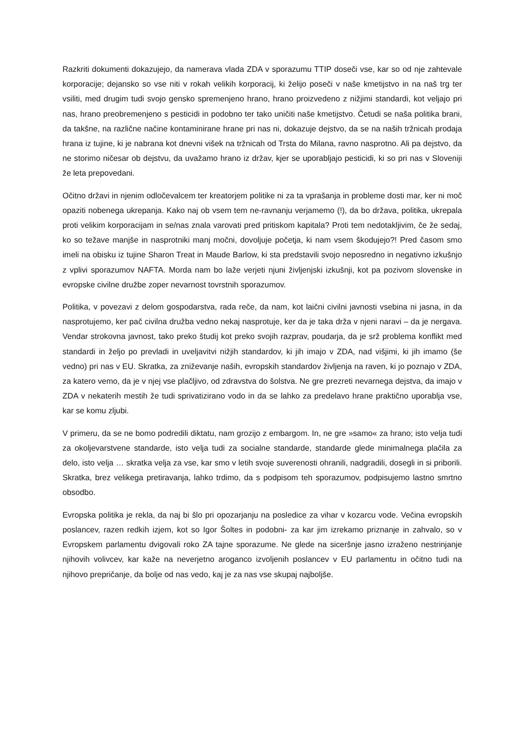Razkriti dokumenti dokazujejo, da namerava vlada ZDA v sporazumu TTIP doseči vse, kar so od nje zahtevale korporacije; dejansko so vse niti v rokah velikih korporacij, ki želijo poseči v naše kmetijstvo in na naš trg ter vsiliti, med drugim tudi svojo gensko spremenjeno hrano, hrano proizvedeno z nižjimi standardi, kot veljajo pri nas, hrano preobremenjeno s pesticidi in podobno ter tako uničiti naše kmetijstvo. Četudi se naša politika brani, da takšne, na različne načine kontaminirane hrane pri nas ni, dokazuje dejstvo, da se na naših tržnicah prodaja hrana iz tujine, ki je nabrana kot dnevni višek na tržnicah od Trsta do Milana, ravno nasprotno. Ali pa dejstvo, da ne storimo ničesar ob dejstvu, da uvažamo hrano iz držav, kjer se uporabljajo pesticidi, ki so pri nas v Sloveniji že leta prepovedani.
Očitno državi in njenim odločevalcem ter kreatorjem politike ni za ta vprašanja in probleme dosti mar, ker ni moč opaziti nobenega ukrepanja. Kako naj ob vsem tem ne-ravnanju verjamemo (!), da bo država, politika, ukrepala proti velikim korporacijam in se/nas znala varovati pred pritiskom kapitala? Proti tem nedotakljivim, če že sedaj, ko so težave manjše in nasprotniki manj močni, dovoljuje početja, ki nam vsem škodujejo?! Pred časom smo imeli na obisku iz tujine Sharon Treat in Maude Barlow, ki sta predstavili svojo neposredno in negativno izkušnjo z vplivi sporazumov NAFTA. Morda nam bo laže verjeti njuni življenjski izkušnji, kot pa pozivom slovenske in evropske civilne družbe zoper nevarnost tovrstnih sporazumov.
Politika, v povezavi z delom gospodarstva, rada reče, da nam, kot laični civilni javnosti vsebina ni jasna, in da nasprotujemo, ker pač civilna družba vedno nekaj nasprotuje, ker da je taka drža v njeni naravi – da je nergava. Vendar strokovna javnost, tako preko študij kot preko svojih razprav, poudarja, da je srž problema konflikt med standardi in željo po prevladi in uveljavitvi nižjih standardov, ki jih imajo v ZDA, nad višjimi, ki jih imamo (še vedno) pri nas v EU. Skratka, za zniževanje naših, evropskih standardov življenja na raven, ki jo poznajo v ZDA, za katero vemo, da je v njej vse plačljivo, od zdravstva do šolstva. Ne gre prezreti nevarnega dejstva, da imajo v ZDA v nekaterih mestih že tudi sprivatizirano vodo in da se lahko za predelavo hrane praktično uporablja vse, kar se komu zljubi.
V primeru, da se ne bomo podredili diktatu, nam grozijo z embargom. In, ne gre »samo« za hrano; isto velja tudi za okoljevarstvene standarde, isto velja tudi za socialne standarde, standarde glede minimalnega plačila za delo, isto velja … skratka velja za vse, kar smo v letih svoje suverenosti ohranili, nadgradili, dosegli in si priborili. Skratka, brez velikega pretiravanja, lahko trdimo, da s podpisom teh sporazumov, podpisujemo lastno smrtno obsodbo.
Evropska politika je rekla, da naj bi šlo pri opozarjanju na posledice za vihar v kozarcu vode. Večina evropskih poslancev, razen redkih izjem, kot so Igor Šoltes in podobni- za kar jim izrekamo priznanje in zahvalo, so v Evropskem parlamentu dvigovali roko ZA tajne sporazume. Ne glede na siceršnje jasno izraženo nestrinjanje njihovih volivcev, kar kaže na neverjetno aroganco izvoljenih poslancev v EU parlamentu in očitno tudi na njihovo prepričanje, da bolje od nas vedo, kaj je za nas vse skupaj najboljše.